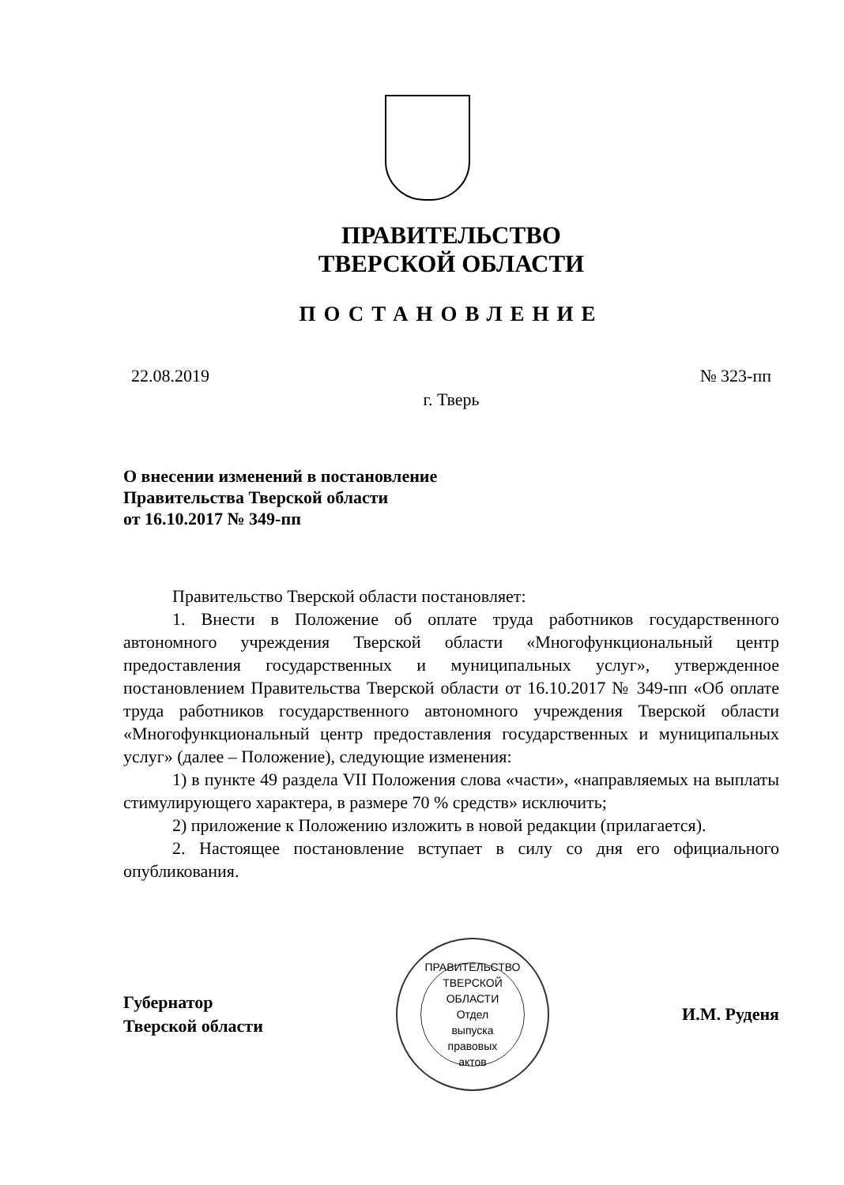ПРАВИТЕЛЬСТВО
ТВЕРСКОЙ ОБЛАСТИ
ПОСТАНОВЛЕНИЕ
22.08.2019 № 323-пп
г. Тверь
О внесении изменений в постановление
Правительства Тверской области
от 16.10.2017 № 349-пп
Правительство Тверской области постановляет:
1. Внести в Положение об оплате труда работников государственного автономного учреждения Тверской области «Многофункциональный центр предоставления государственных и муниципальных услуг», утвержденное постановлением Правительства Тверской области от 16.10.2017 № 349-пп «Об оплате труда работников государственного автономного учреждения Тверской области «Многофункциональный центр предоставления государственных и муниципальных услуг» (далее – Положение), следующие изменения:
1) в пункте 49 раздела VII Положения слова «части», «направляемых на выплаты стимулирующего характера, в размере 70 % средств» исключить;
2) приложение к Положению изложить в новой редакции (прилагается).
2. Настоящее постановление вступает в силу со дня его официального опубликования.
Губернатор
Тверской области
ПРАВИТЕЛЬСТВО ТВЕРСКОЙ ОБЛАСТИ
Отдел
выпуска
правовых
актов
И.М. Руденя